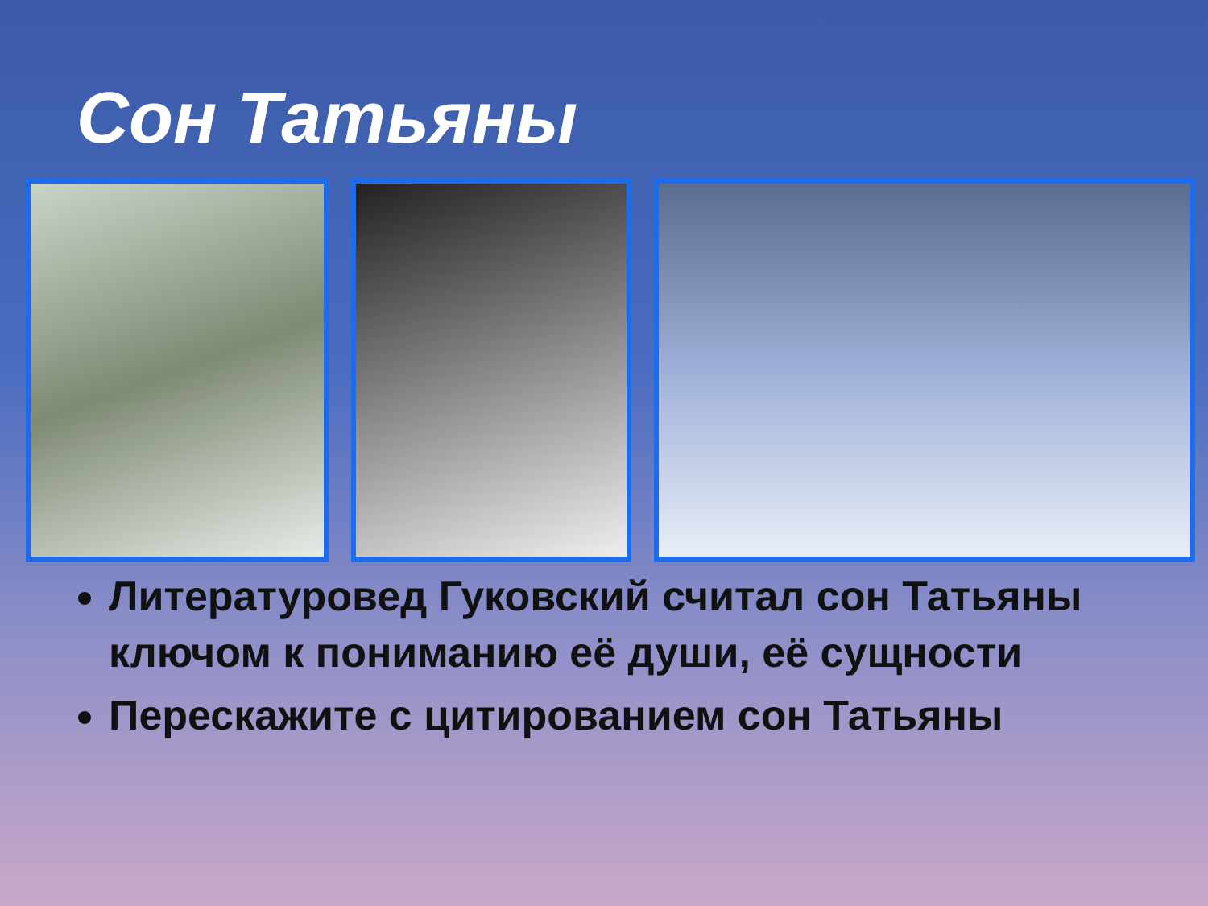Сон Татьяны
Литературовед Гуковский считал сон Татьяны ключом к пониманию её души, её сущности
Перескажите с цитированием сон Татьяны